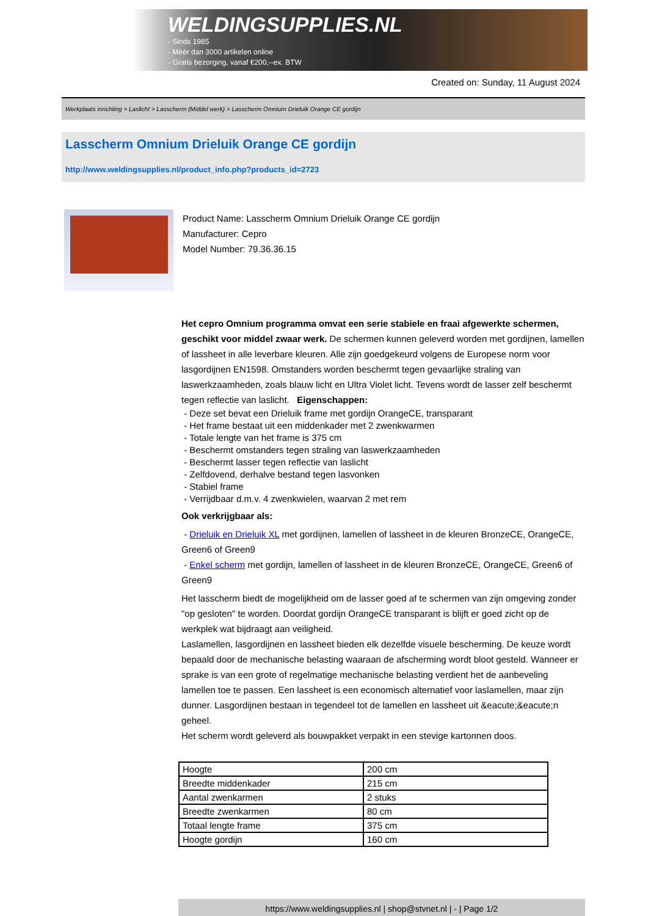WELDINGSUPPLIES.NL
- Sinds 1985
- Méér dan 3000 artikelen online
- Gratis bezorging, vanaf €200,--ex. BTW
Created on: Sunday, 11 August 2024
Werkplaats inrichting > Laslicht > Lasscherm (Middel werk) > Lasscherm Omnium Drieluik Orange CE gordijn
Lasscherm Omnium Drieluik Orange CE gordijn
http://www.weldingsupplies.nl/product_info.php?products_id=2723
Product Name: Lasscherm Omnium Drieluik Orange CE gordijn
Manufacturer: Cepro
Model Number: 79.36.36.15
Het cepro Omnium programma omvat een serie stabiele en fraai afgewerkte schermen, geschikt voor middel zwaar werk. De schermen kunnen geleverd worden met gordijnen, lamellen of lassheet in alle leverbare kleuren. Alle zijn goedgekeurd volgens de Europese norm voor lasgordijnen EN1598. Omstanders worden beschermt tegen gevaarlijke straling van laswerkzaamheden, zoals blauw licht en Ultra Violet licht. Tevens wordt de lasser zelf beschermt tegen reflectie van laslicht. Eigenschappen:
- Deze set bevat een Drieluik frame met gordijn OrangeCE, transparant
- Het frame bestaat uit een middenkader met 2 zwenkwarmen
- Totale lengte van het frame is 375 cm
- Beschermt omstanders tegen straling van laswerkzaamheden
- Beschermt lasser tegen reflectie van laslicht
- Zelfdovend, derhalve bestand tegen lasvonken
- Stabiel frame
- Verrijdbaar d.m.v. 4 zwenkwielen, waarvan 2 met rem
Ook verkrijgbaar als:
- Drieluik en Drieluik XL met gordijnen, lamellen of lassheet in de kleuren BronzeCE, OrangeCE, Green6 of Green9
- Enkel scherm met gordijn, lamellen of lassheet in de kleuren BronzeCE, OrangeCE, Green6 of Green9
Het lasscherm biedt de mogelijkheid om de lasser goed af te schermen van zijn omgeving zonder "op gesloten" te worden. Doordat gordijn OrangeCE transparant is blijft er goed zicht op de werkplek wat bijdraagt aan veiligheid.
Laslamellen, lasgordijnen en lassheet bieden elk dezelfde visuele bescherming. De keuze wordt bepaald door de mechanische belasting waaraan de afscherming wordt bloot gesteld. Wanneer er sprake is van een grote of regelmatige mechanische belasting verdient het de aanbeveling lamellen toe te passen. Een lassheet is een economisch alternatief voor laslamellen, maar zijn dunner. Lasgordijnen bestaan in tegendeel tot de lamellen en lassheet uit &eacute;&eacute;n geheel.
Het scherm wordt geleverd als bouwpakket verpakt in een stevige kartonnen doos.
| Hoogte | 200 cm |
| Breedte middenkader | 215 cm |
| Aantal zwenkarmen | 2 stuks |
| Breedte zwenkarmen | 80 cm |
| Totaal lengte frame | 375 cm |
| Hoogte gordijn | 160 cm |
https://www.weldingsupplies.nl | shop@stvnet.nl | - | Page 1/2